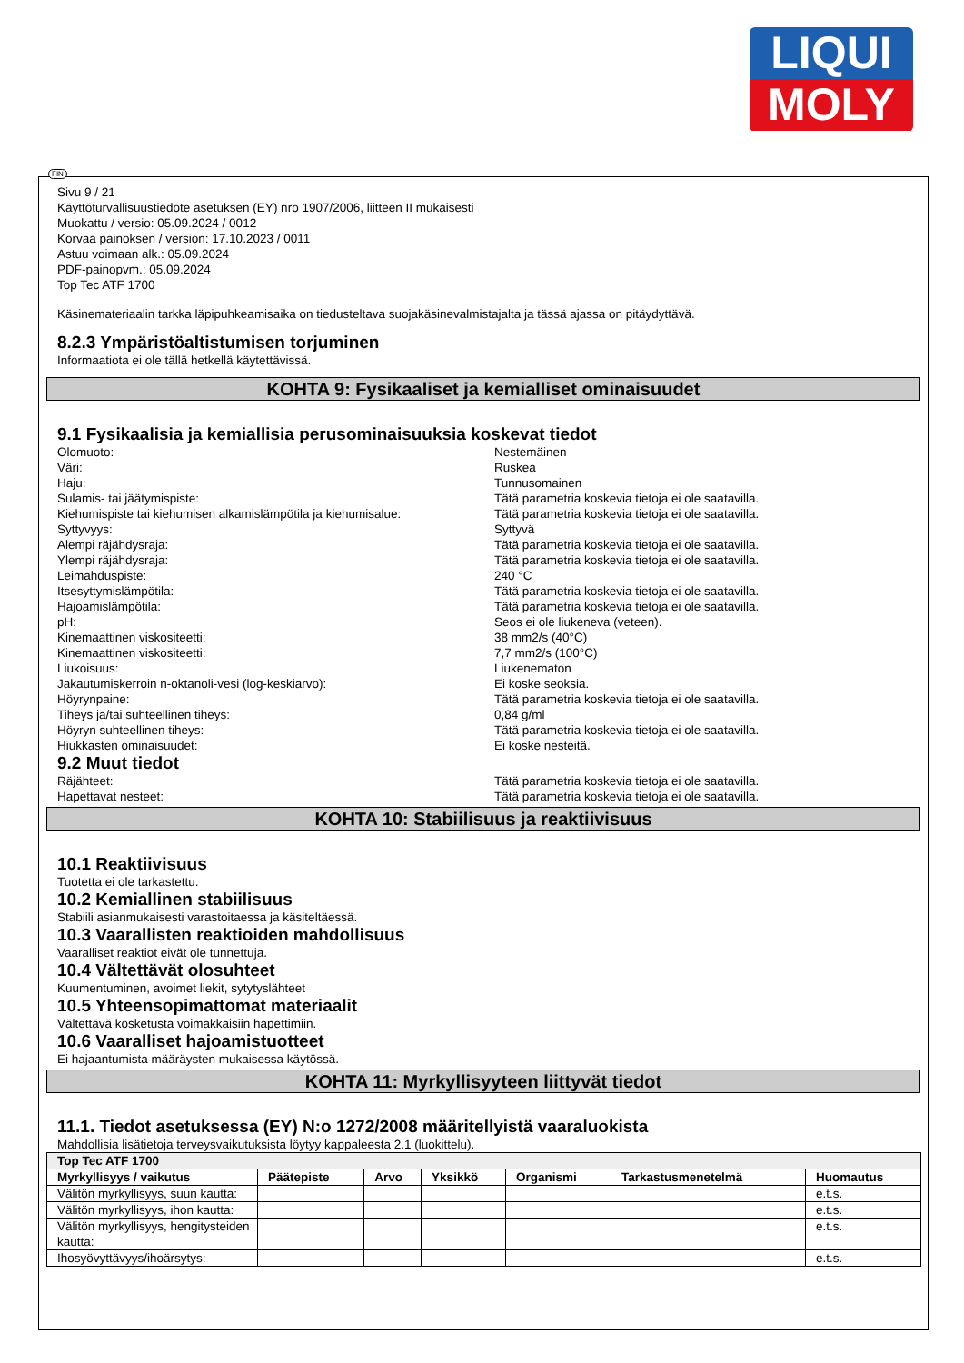LIQUI
MOLY
FIN
Sivu 9 / 21
Käyttöturvallisuustiedote asetuksen (EY) nro 1907/2006, liitteen II mukaisesti
Muokattu / versio: 05.09.2024 / 0012
Korvaa painoksen / version: 17.10.2023 / 0011
Astuu voimaan alk.: 05.09.2024
PDF-painopvm.: 05.09.2024
Top Tec ATF 1700
Käsinemateriaalin tarkka läpipuhkeamisaika on tiedusteltava suojakäsinevalmistajalta ja tässä ajassa on pitäydyttävä.
8.2.3 Ympäristöaltistumisen torjuminen
Informaatiota ei ole tällä hetkellä käytettävissä.
KOHTA 9: Fysikaaliset ja kemialliset ominaisuudet
9.1 Fysikaalisia ja kemiallisia perusominaisuuksia koskevat tiedot
Olomuoto: Nestemäinen
Väri: Ruskea
Haju: Tunnusomainen
Sulamis- tai jäätymispiste: Tätä parametria koskevia tietoja ei ole saatavilla.
Kiehumispiste tai kiehumisen alkamislämpötila ja kiehumisalue: Tätä parametria koskevia tietoja ei ole saatavilla.
Syttyvyys: Syttyvä
Alempi räjähdysraja: Tätä parametria koskevia tietoja ei ole saatavilla.
Ylempi räjähdysraja: Tätä parametria koskevia tietoja ei ole saatavilla.
Leimahduspiste: 240 °C
Itsesyttymislämpötila: Tätä parametria koskevia tietoja ei ole saatavilla.
Hajoamislämpötila: Tätä parametria koskevia tietoja ei ole saatavilla.
pH: Seos ei ole liukeneva (veteen).
Kinemaattinen viskositeetti: 38 mm2/s (40°C)
Kinemaattinen viskositeetti: 7,7 mm2/s (100°C)
Liukoisuus: Liukenematon
Jakautumiskerroin n-oktanoli-vesi (log-keskiarvo): Ei koske seoksia.
Höyrynpaine: Tätä parametria koskevia tietoja ei ole saatavilla.
Tiheys ja/tai suhteellinen tiheys: 0,84 g/ml
Höyryn suhteellinen tiheys: Tätä parametria koskevia tietoja ei ole saatavilla.
Hiukkasten ominaisuudet: Ei koske nesteitä.
9.2 Muut tiedot
Räjähteet: Tätä parametria koskevia tietoja ei ole saatavilla.
Hapettavat nesteet: Tätä parametria koskevia tietoja ei ole saatavilla.
KOHTA 10: Stabiilisuus ja reaktiivisuus
10.1 Reaktiivisuus
Tuotetta ei ole tarkastettu.
10.2 Kemiallinen stabiilisuus
Stabiili asianmukaisesti varastoitaessa ja käsiteltäessä.
10.3 Vaarallisten reaktioiden mahdollisuus
Vaaralliset reaktiot eivät ole tunnettuja.
10.4 Vältettävät olosuhteet
Kuumentuminen, avoimet liekit, sytytyslähteet
10.5 Yhteensopimattomat materiaalit
Vältettävä kosketusta voimakkaisiin hapettimiin.
10.6 Vaaralliset hajoamistuotteet
Ei hajaantumista määräysten mukaisessa käytössä.
KOHTA 11: Myrkyllisyyteen liittyvät tiedot
11.1. Tiedot asetuksessa (EY) N:o 1272/2008 määritellyistä vaaraluokista
Mahdollisia lisätietoja terveysvaikutuksista löytyy kappaleesta 2.1 (luokittelu).
| Top Tec ATF 1700 | | | | | | |
| --- | --- | --- | --- | --- | --- | --- |
| Myrkyllisyys / vaikutus | Päätepiste | Arvo | Yksikkö | Organismi | Tarkastusmenetelmä | Huomautus |
| Välitön myrkyllisyys, suun kautta: | | | | | | e.t.s. |
| Välitön myrkyllisyys, ihon kautta: | | | | | | e.t.s. |
| Välitön myrkyllisyys, hengitysteiden kautta: | | | | | | e.t.s. |
| Ihosyövyttävyys/ihoärsytys: | | | | | | e.t.s. |